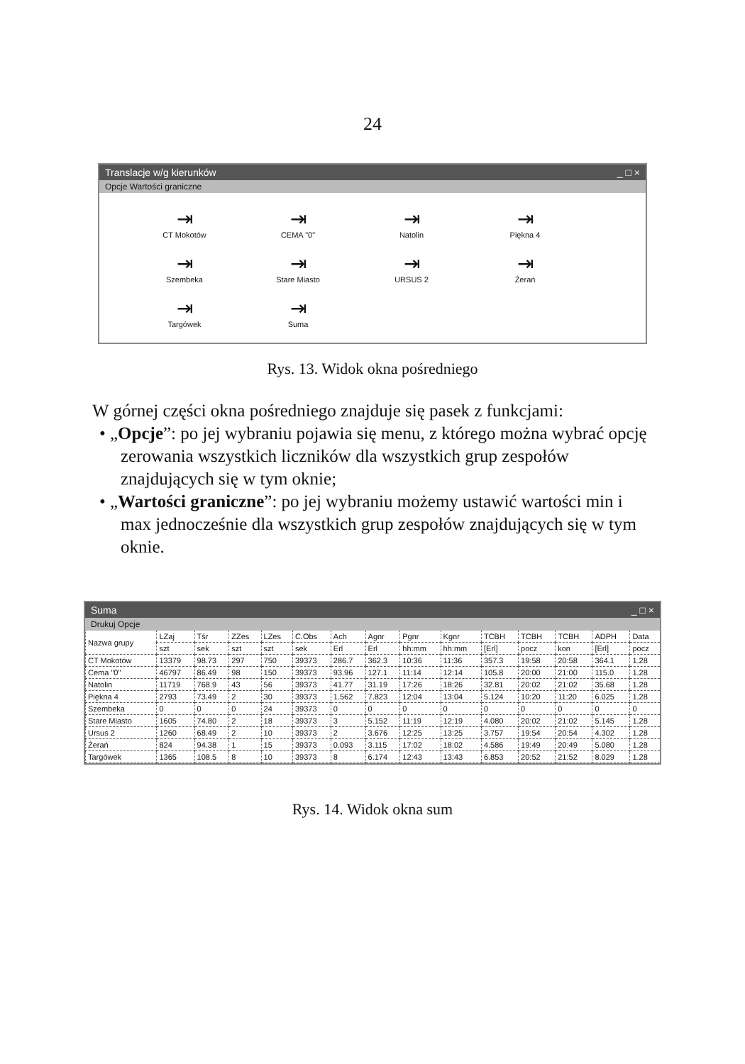24
Translacje w/g kierunków _ □ ×
Opcje Wartości graniczne
⇥
CT Mokotów
⇥
CEMA "0"
⇥
Natolin
⇥
Piękna 4
⇥
Szembeka
⇥
Stare Miasto
⇥
URSUS 2
⇥
Żerań
⇥
Targówek
⇥
Suma
Rys. 13. Widok okna pośredniego
W górnej części okna pośredniego znajduje się pasek z funkcjami:
• „Opcje”: po jej wybraniu pojawia się menu, z którego można wybrać opcję zerowania wszystkich liczników dla wszystkich grup zespołów znajdujących się w tym oknie;
• „Wartości graniczne”: po jej wybraniu możemy ustawić wartości min i max jednocześnie dla wszystkich grup zespołów znajdujących się w tym oknie.
Suma _ □ ×
Drukuj Opcje
| Nazwa grupy | LZaj | Tśr | ZZes | LZes | C.Obs | Ach | Agnr | Pgnr | Kgnr | TCBH | TCBH | TCBH | ADPH | Data |
| --- | --- | --- | --- | --- | --- | --- | --- | --- | --- | --- | --- | --- | --- | --- |
| | szt | sek | szt | szt | sek | Erl | Erl | hh:mm | hh:mm | [Erl] | pocz | kon | [Erl] | pocz |
| CT Mokotów | 13379 | 98.73 | 297 | 750 | 39373 | 286.7 | 362.3 | 10:36 | 11:36 | 357.3 | 19:58 | 20:58 | 364.1 | 1.28 |
| Cema "0" | 46797 | 86.49 | 98 | 150 | 39373 | 93.96 | 127.1 | 11:14 | 12:14 | 105.8 | 20:00 | 21:00 | 115.0 | 1.28 |
| Natolin | 11719 | 768.9 | 43 | 56 | 39373 | 41.77 | 31.19 | 17:26 | 18:26 | 32.81 | 20:02 | 21:02 | 35.68 | 1.28 |
| Piękna 4 | 2793 | 73.49 | 2 | 30 | 39373 | 1.562 | 7.823 | 12:04 | 13:04 | 5.124 | 10:20 | 11:20 | 6.025 | 1.28 |
| Szembeka | 0 | 0 | 0 | 24 | 39373 | 0 | 0 | 0 | 0 | 0 | 0 | 0 | 0 | 0 |
| Stare Miasto | 1605 | 74.80 | 2 | 18 | 39373 | 3 | 5.152 | 11:19 | 12:19 | 4.080 | 20:02 | 21:02 | 5.145 | 1.28 |
| Ursus 2 | 1260 | 68.49 | 2 | 10 | 39373 | 2 | 3.676 | 12:25 | 13:25 | 3.757 | 19:54 | 20:54 | 4.302 | 1.28 |
| Żerań | 824 | 94.38 | 1 | 15 | 39373 | 0.093 | 3.115 | 17:02 | 18:02 | 4.586 | 19:49 | 20:49 | 5.080 | 1.28 |
| Targówek | 1365 | 108.5 | 8 | 10 | 39373 | 8 | 6.174 | 12:43 | 13:43 | 6.853 | 20:52 | 21:52 | 8.029 | 1.28 |
Rys. 14. Widok okna sum